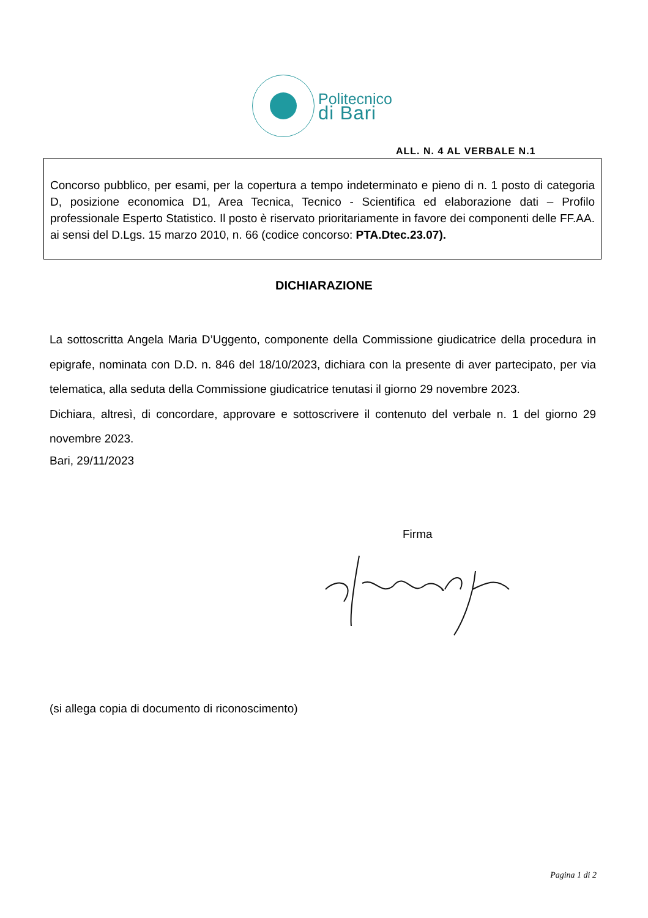Politecnico
di Bari
ALL. N. 4 AL VERBALE N.1
Concorso pubblico, per esami, per la copertura a tempo indeterminato e pieno di n. 1 posto di categoria D, posizione economica D1, Area Tecnica, Tecnico - Scientifica ed elaborazione dati – Profilo professionale Esperto Statistico. Il posto è riservato prioritariamente in favore dei componenti delle FF.AA. ai sensi del D.Lgs. 15 marzo 2010, n. 66 (codice concorso: PTA.Dtec.23.07).
DICHIARAZIONE
La sottoscritta Angela Maria D’Uggento, componente della Commissione giudicatrice della procedura in epigrafe, nominata con D.D. n. 846 del 18/10/2023, dichiara con la presente di aver partecipato, per via telematica, alla seduta della Commissione giudicatrice tenutasi il giorno 29 novembre 2023.
Dichiara, altresì, di concordare, approvare e sottoscrivere il contenuto del verbale n. 1 del giorno 29 novembre 2023.
Bari, 29/11/2023
Firma
(si allega copia di documento di riconoscimento)
Pagina 1 di 2